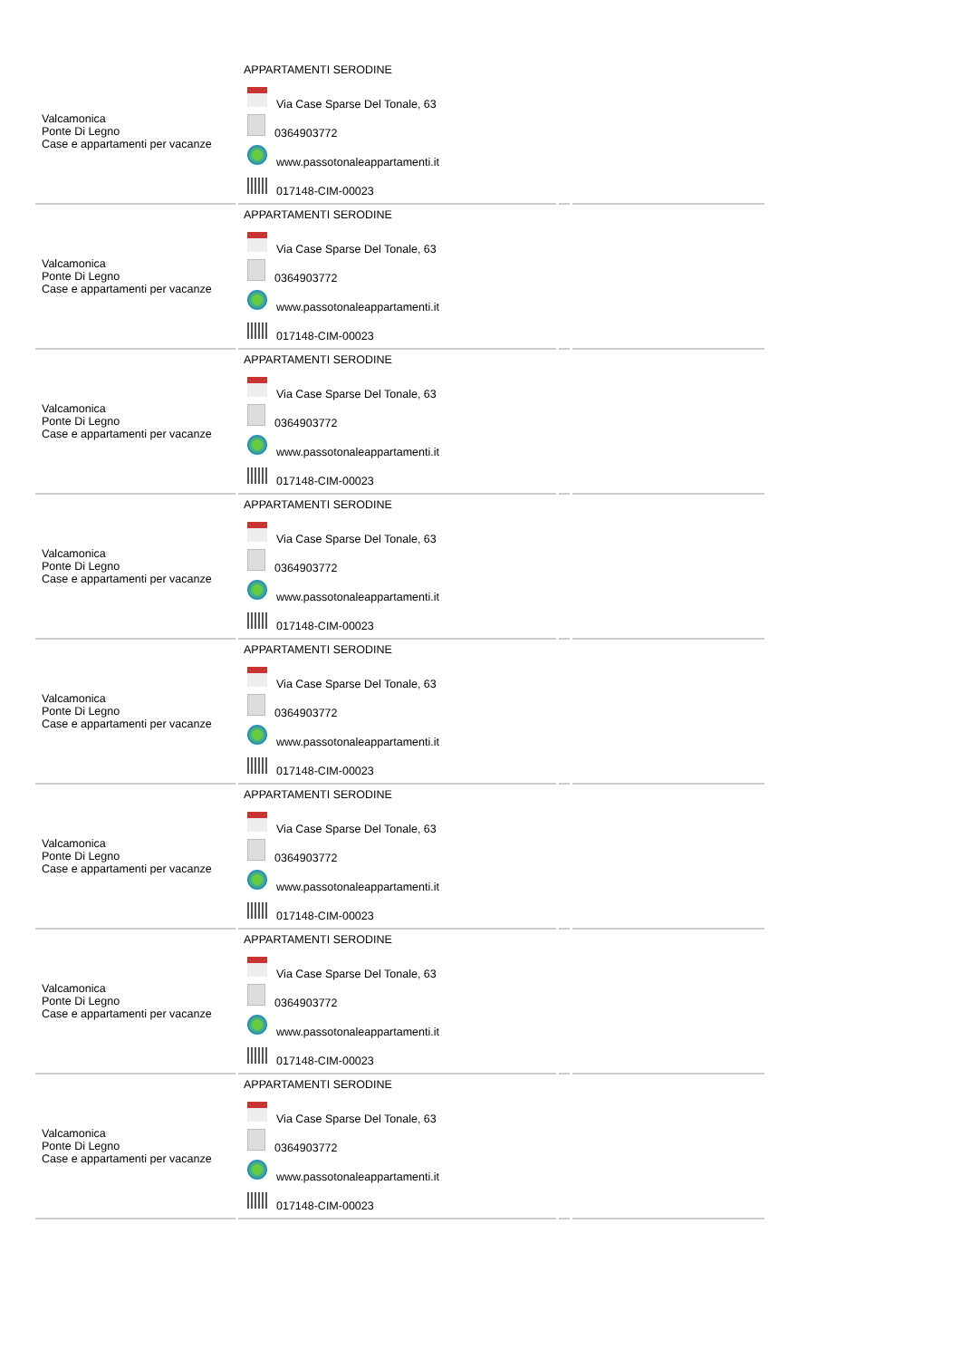| Valcamonica Ponte Di Legno Case e appartamenti per vacanze | APPARTAMENTI SERODINE Via Case Sparse Del Tonale, 63 0364903772 www.passotonaleappartamenti.it 017148-CIM-00023 | | |
| Valcamonica Ponte Di Legno Case e appartamenti per vacanze | APPARTAMENTI SERODINE Via Case Sparse Del Tonale, 63 0364903772 www.passotonaleappartamenti.it 017148-CIM-00023 | | |
| Valcamonica Ponte Di Legno Case e appartamenti per vacanze | APPARTAMENTI SERODINE Via Case Sparse Del Tonale, 63 0364903772 www.passotonaleappartamenti.it 017148-CIM-00023 | | |
| Valcamonica Ponte Di Legno Case e appartamenti per vacanze | APPARTAMENTI SERODINE Via Case Sparse Del Tonale, 63 0364903772 www.passotonaleappartamenti.it 017148-CIM-00023 | | |
| Valcamonica Ponte Di Legno Case e appartamenti per vacanze | APPARTAMENTI SERODINE Via Case Sparse Del Tonale, 63 0364903772 www.passotonaleappartamenti.it 017148-CIM-00023 | | |
| Valcamonica Ponte Di Legno Case e appartamenti per vacanze | APPARTAMENTI SERODINE Via Case Sparse Del Tonale, 63 0364903772 www.passotonaleappartamenti.it 017148-CIM-00023 | | |
| Valcamonica Ponte Di Legno Case e appartamenti per vacanze | APPARTAMENTI SERODINE Via Case Sparse Del Tonale, 63 0364903772 www.passotonaleappartamenti.it 017148-CIM-00023 | | |
| Valcamonica Ponte Di Legno Case e appartamenti per vacanze | APPARTAMENTI SERODINE Via Case Sparse Del Tonale, 63 0364903772 www.passotonaleappartamenti.it 017148-CIM-00023 | | |